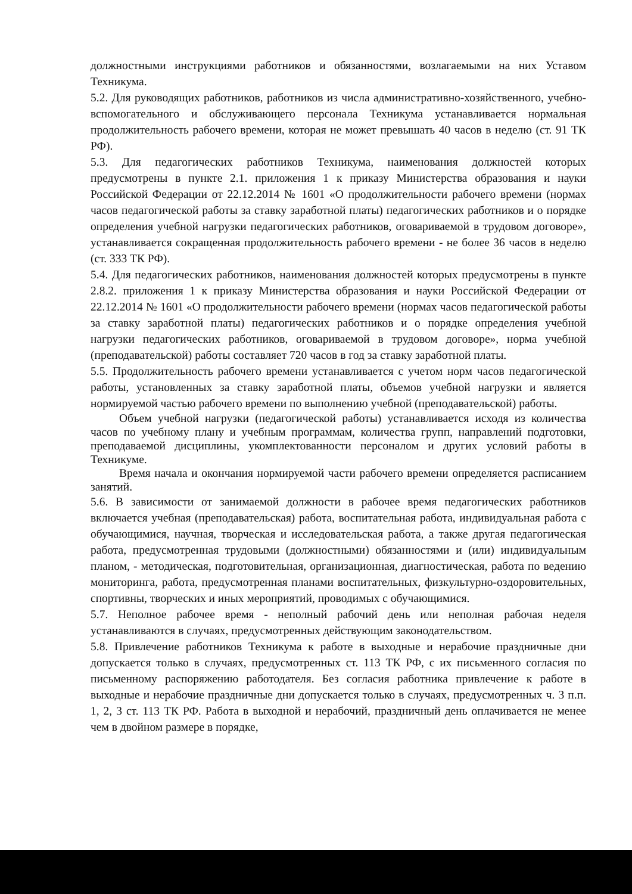должностными инструкциями работников и обязанностями, возлагаемыми на них Уставом Техникума.
5.2. Для руководящих работников, работников из числа административно-хозяйственного, учебно-вспомогательного и обслуживающего персонала Техникума устанавливается нормальная продолжительность рабочего времени, которая не может превышать 40 часов в неделю (ст. 91 ТК РФ).
5.3. Для педагогических работников Техникума, наименования должностей которых предусмотрены в пункте 2.1. приложения 1 к приказу Министерства образования и науки Российской Федерации от 22.12.2014 № 1601 «О продолжительности рабочего времени (нормах часов педагогической работы за ставку заработной платы) педагогических работников и о порядке определения учебной нагрузки педагогических работников, оговариваемой в трудовом договоре», устанавливается сокращенная продолжительность рабочего времени - не более 36 часов в неделю (ст. 333 ТК РФ).
5.4. Для педагогических работников, наименования должностей которых предусмотрены в пункте 2.8.2. приложения 1 к приказу Министерства образования и науки Российской Федерации от 22.12.2014 № 1601 «О продолжительности рабочего времени (нормах часов педагогической работы за ставку заработной платы) педагогических работников и о порядке определения учебной нагрузки педагогических работников, оговариваемой в трудовом договоре», норма учебной (преподавательской) работы составляет 720 часов в год за ставку заработной платы.
5.5. Продолжительность рабочего времени устанавливается с учетом норм часов педагогической работы, установленных за ставку заработной платы, объемов учебной нагрузки и является нормируемой частью рабочего времени по выполнению учебной (преподавательской) работы.
Объем учебной нагрузки (педагогической работы) устанавливается исходя из количества часов по учебному плану и учебным программам, количества групп, направлений подготовки, преподаваемой дисциплины, укомплектованности персоналом и других условий работы в Техникуме.
Время начала и окончания нормируемой части рабочего времени определяется расписанием занятий.
5.6. В зависимости от занимаемой должности в рабочее время педагогических работников включается учебная (преподавательская) работа, воспитательная работа, индивидуальная работа с обучающимися, научная, творческая и исследовательская работа, а также другая педагогическая работа, предусмотренная трудовыми (должностными) обязанностями и (или) индивидуальным планом, - методическая, подготовительная, организационная, диагностическая, работа по ведению мониторинга, работа, предусмотренная планами воспитательных, физкультурно-оздоровительных, спортивны, творческих и иных мероприятий, проводимых с обучающимися.
5.7. Неполное рабочее время - неполный рабочий день или неполная рабочая неделя устанавливаются в случаях, предусмотренных действующим законодательством.
5.8. Привлечение работников Техникума к работе в выходные и нерабочие праздничные дни допускается только в случаях, предусмотренных ст. 113 ТК РФ, с их письменного согласия по письменному распоряжению работодателя. Без согласия работника привлечение к работе в выходные и нерабочие праздничные дни допускается только в случаях, предусмотренных ч. 3 п.п. 1, 2, 3 ст. 113 ТК РФ. Работа в выходной и нерабочий, праздничный день оплачивается не менее чем в двойном размере в порядке,